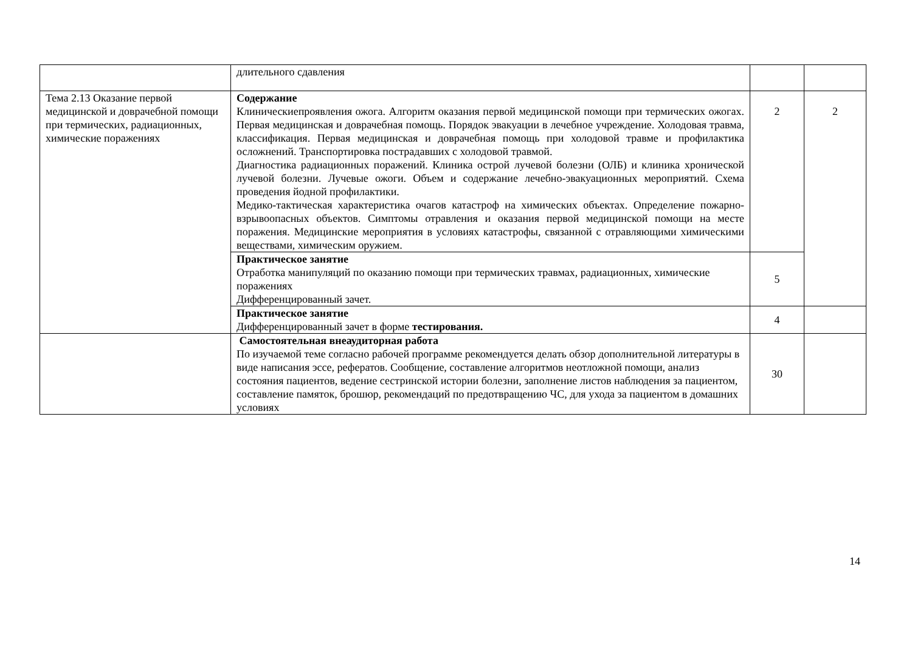| | длительного сдавления | | |
| Тема 2.13 Оказание первой медицинской и доврачебной помощи при термических, радиационных, химические поражениях | Содержание Клиническиепроявления ожога. Алгоритм оказания первой медицинской помощи при термических ожогах. Первая медицинская и доврачебная помощь. Порядок эвакуации в лечебное учреждение. Холодовая травма, классификация. Первая медицинская и доврачебная помощь при холодовой травме и профилактика осложнений. Транспортировка пострадавших с холодовой травмой. Диагностика радиационных поражений. Клиника острой лучевой болезни (ОЛБ) и клиника хронической лучевой болезни. Лучевые ожоги. Объем и содержание лечебно-эвакуационных мероприятий. Схема проведения йодной профилактики. Медико-тактическая характеристика очагов катастроф на химических объектах. Определение пожарно-взрывоопасных объектов. Симптомы отравления и оказания первой медицинской помощи на месте поражения. Медицинские мероприятия в условиях катастрофы, связанной с отравляющими химическими веществами, химическим оружием. | 2 | 2 |
| | Практическое занятие Отработка манипуляций по оказанию помощи при термических травмах, радиационных, химические поражениях Дифференцированный зачет. | 5 | |
| | Практическое занятие Дифференцированный зачет в форме тестирования. | 4 | |
| | Самостоятельная внеаудиторная работа По изучаемой теме согласно рабочей программе рекомендуется делать обзор дополнительной литературы в виде написания эссе, рефератов. Сообщение, составление алгоритмов неотложной помощи, анализ состояния пациентов, ведение сестринской истории болезни, заполнение листов наблюдения за пациентом, составление памяток, брошюр, рекомендаций по предотвращению ЧС, для ухода за пациентом в домашних условиях | 30 | |
14